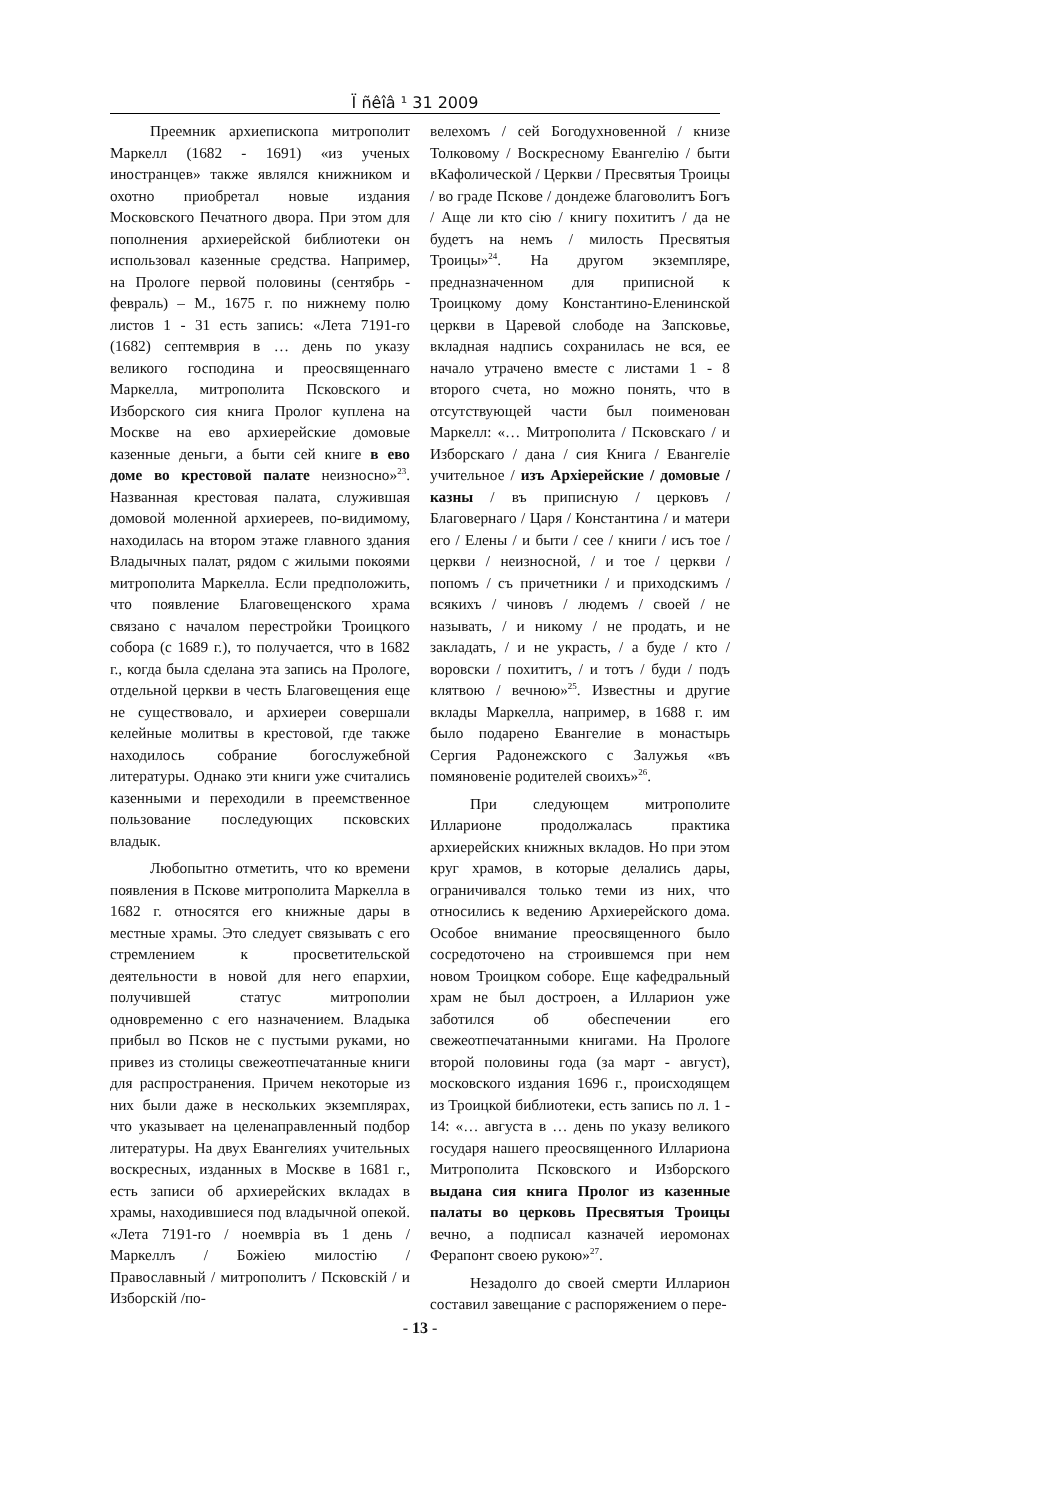Ï ñêîâ ¹ 31 2009
Преемник архиепископа митрополит Маркелл (1682 - 1691) «из ученых иностранцев» также являлся книжником и охотно приобретал новые издания Московского Печатного двора. При этом для пополнения архиерейской библиотеки он использовал казенные средства. Например, на Прологе первой половины (сентябрь - февраль) – М., 1675 г. по нижнему полю листов 1 - 31 есть запись: «Лета 7191-го (1682) септемврия в … день по указу великого господина и преосвященнаго Маркелла, митрополита Псковского и Изборского сия книга Пролог куплена на Москве на ево архиерейские домовые казенные деньги, а быти сей книге в ево доме во крестовой палате неизносно»<sup>23</sup>. Названная крестовая палата, служившая домовой моленной архиереев, по-видимому, находилась на втором этаже главного здания Владычных палат, рядом с жилыми покоями митрополита Маркелла. Если предположить, что появление Благовещенского храма связано с началом перестройки Троицкого собора (с 1689 г.), то получается, что в 1682 г., когда была сделана эта запись на Прологе, отдельной церкви в честь Благовещения еще не существовало, и архиереи совершали келейные молитвы в крестовой, где также находилось собрание богослужебной литературы. Однако эти книги уже считались казенными и переходили в преемственное пользование последующих псковских владык.
Любопытно отметить, что ко времени появления в Пскове митрополита Маркелла в 1682 г. относятся его книжные дары в местные храмы. Это следует связывать с его стремлением к просветительской деятельности в новой для него епархии, получившей статус митрополии одновременно с его назначением. Владыка прибыл во Псков не с пустыми руками, но привез из столицы свежеотпечатанные книги для распространения. Причем некоторые из них были даже в нескольких экземплярах, что указывает на целенаправленный подбор литературы. На двух Евангелиях учительных воскресных, изданных в Москве в 1681 г., есть записи об архиерейских вкладах в храмы, находившиеся под владычной опекой. «Лета 7191-го / ноемвріа въ 1 день / Маркеллъ / Божіею милостію / Православный / митрополитъ / Псковскій / и Изборскій /по-
велехомъ / сей Богодухновенной / книзе Толковому / Воскресному Евангелію / быти вКафолической / Церкви / Пресвятыя Троицы / во граде Пскове / дондеже благоволитъ Богъ / Аще ли кто сію / книгу похититъ / да не будетъ на немъ / милость Пресвятыя Троицы»<sup>24</sup>. На другом экземпляре, предназначенном для приписной к Троицкому дому Константино-Еленинской церкви в Царевой слободе на Запсковье, вкладная надпись сохранилась не вся, ее начало утрачено вместе с листами 1 - 8 второго счета, но можно понять, что в отсутствующей части был поименован Маркелл: «… Митрополита / Псковскаго / и Изборскаго / дана / сия Книга / Евангеліе учительное / изъ Архіерейские / домовые / казны / въ приписную / церковъ / Благовернаго / Царя / Константина / и матери его / Елены / и быти / сее / книги / исъ тое / церкви / неизносной, / и тое / церкви / попомъ / съ причетники / и приходскимъ / всякихъ / чиновъ / людемъ / своей / не называть, / и никому / не продать, и не закладать, / и не украсть, / а буде / кто / воровски / похититъ, / и тотъ / буди / подъ клятвою / вечною»<sup>25</sup>. Известны и другие вклады Маркелла, например, в 1688 г. им было подарено Евангелие в монастырь Сергия Радонежского с Залужья «въ помяновеніе родителей своихъ»<sup>26</sup>.
При следующем митрополите Илларионе продолжалась практика архиерейских книжных вкладов. Но при этом круг храмов, в которые делались дары, ограничивался только теми из них, что относились к ведению Архиерейского дома. Особое внимание преосвященного было сосредоточено на строившемся при нем новом Троицком соборе. Еще кафедральный храм не был достроен, а Илларион уже заботился об обеспечении его свежеотпечатанными книгами. На Прологе второй половины года (за март - август), московского издания 1696 г., происходящем из Троицкой библиотеки, есть запись по л. 1 - 14: «… августа в … день по указу великого государя нашего преосвященного Иллариона Митрополита Псковского и Изборского выдана сия книга Пролог из казенные палаты во церковь Пресвятыя Троицы вечно, а подписал казначей иеромонах Ферапонт своею рукою»<sup>27</sup>.
Незадолго до своей смерти Илларион составил завещание с распоряжением о пере-
- 13 -